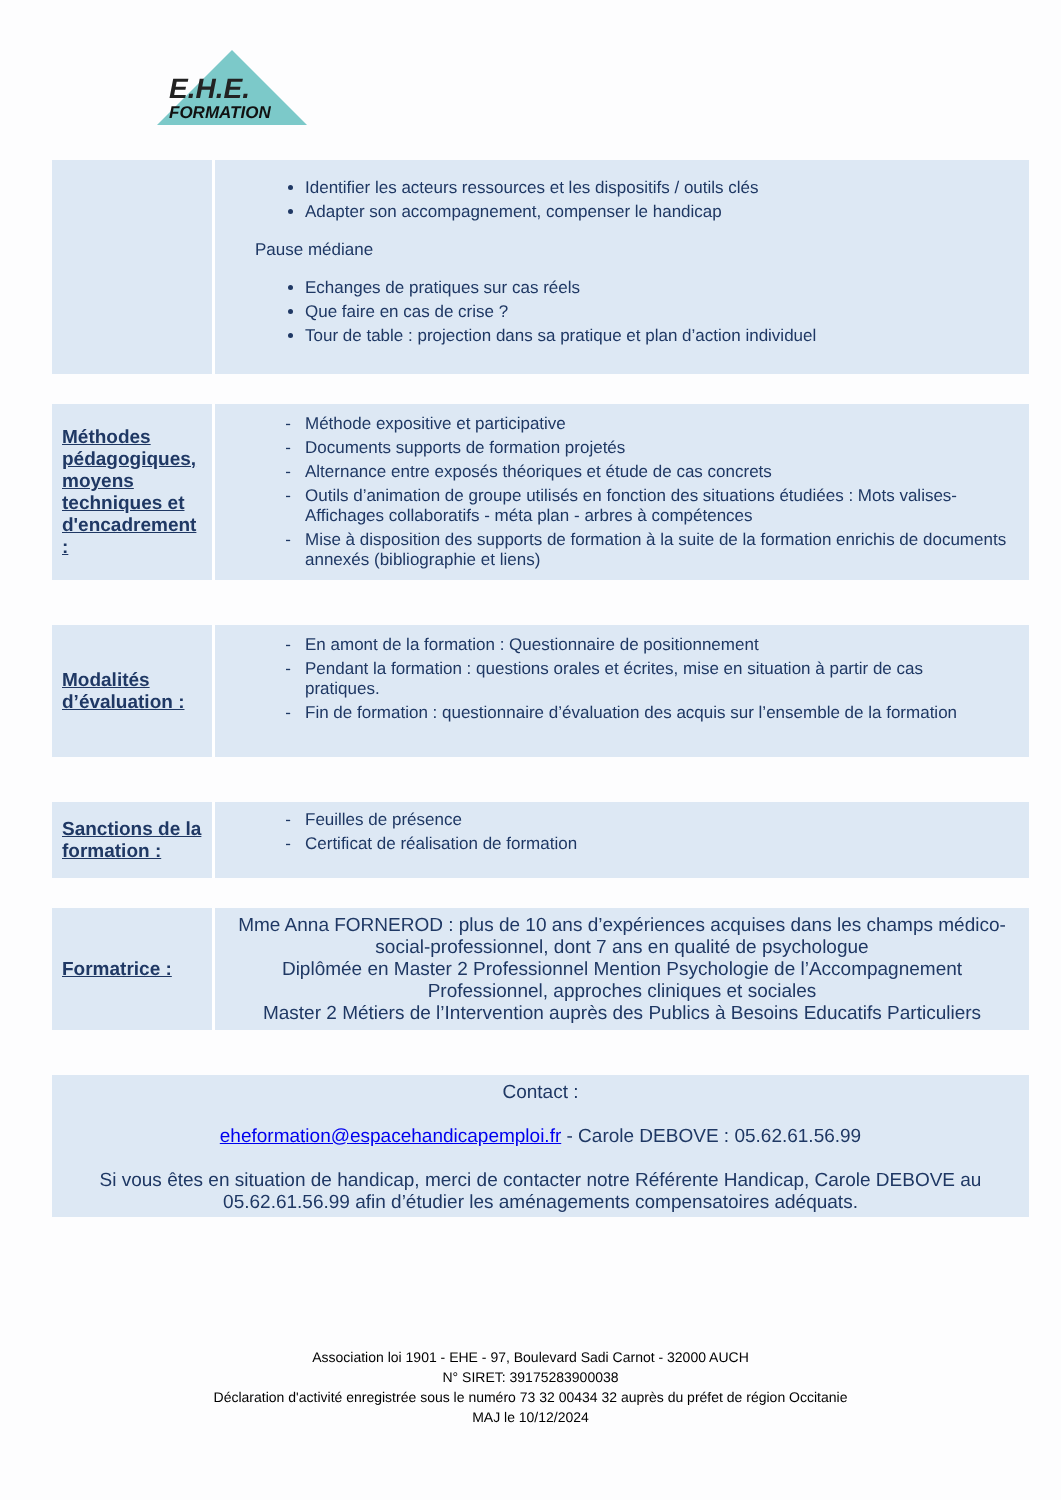E.H.E.
FORMATION
| | Identifier les acteurs ressources et les dispositifs / outils clés Adapter son accompagnement, compenser le handicap Pause médiane Echanges de pratiques sur cas réels Que faire en cas de crise ? Tour de table : projection dans sa pratique et plan d’action individuel |
| Méthodes pédagogiques, moyens techniques et d'encadrement : | Méthode expositive et participative Documents supports de formation projetés Alternance entre exposés théoriques et étude de cas concrets Outils d’animation de groupe utilisés en fonction des situations étudiées : Mots valises- Affichages collaboratifs - méta plan - arbres à compétences Mise à disposition des supports de formation à la suite de la formation enrichis de documents annexés (bibliographie et liens) |
| Modalités d’évaluation : | En amont de la formation : Questionnaire de positionnement Pendant la formation : questions orales et écrites, mise en situation à partir de cas pratiques. Fin de formation : questionnaire d’évaluation des acquis sur l’ensemble de la formation |
| Sanctions de la formation : | Feuilles de présence Certificat de réalisation de formation |
| Formatrice : | Mme Anna FORNEROD : plus de 10 ans d’expériences acquises dans les champs médico-social-professionnel, dont 7 ans en qualité de psychologue Diplômée en Master 2 Professionnel Mention Psychologie de l’Accompagnement Professionnel, approches cliniques et sociales Master 2 Métiers de l’Intervention auprès des Publics à Besoins Educatifs Particuliers |
| Contact : eheformation@espacehandicapemploi.fr - Carole DEBOVE : 05.62.61.56.99 Si vous êtes en situation de handicap, merci de contacter notre Référente Handicap, Carole DEBOVE au 05.62.61.56.99 afin d’étudier les aménagements compensatoires adéquats. |
Association loi 1901 - EHE - 97, Boulevard Sadi Carnot - 32000 AUCH
N° SIRET: 39175283900038
Déclaration d'activité enregistrée sous le numéro 73 32 00434 32 auprès du préfet de région Occitanie
MAJ le 10/12/2024